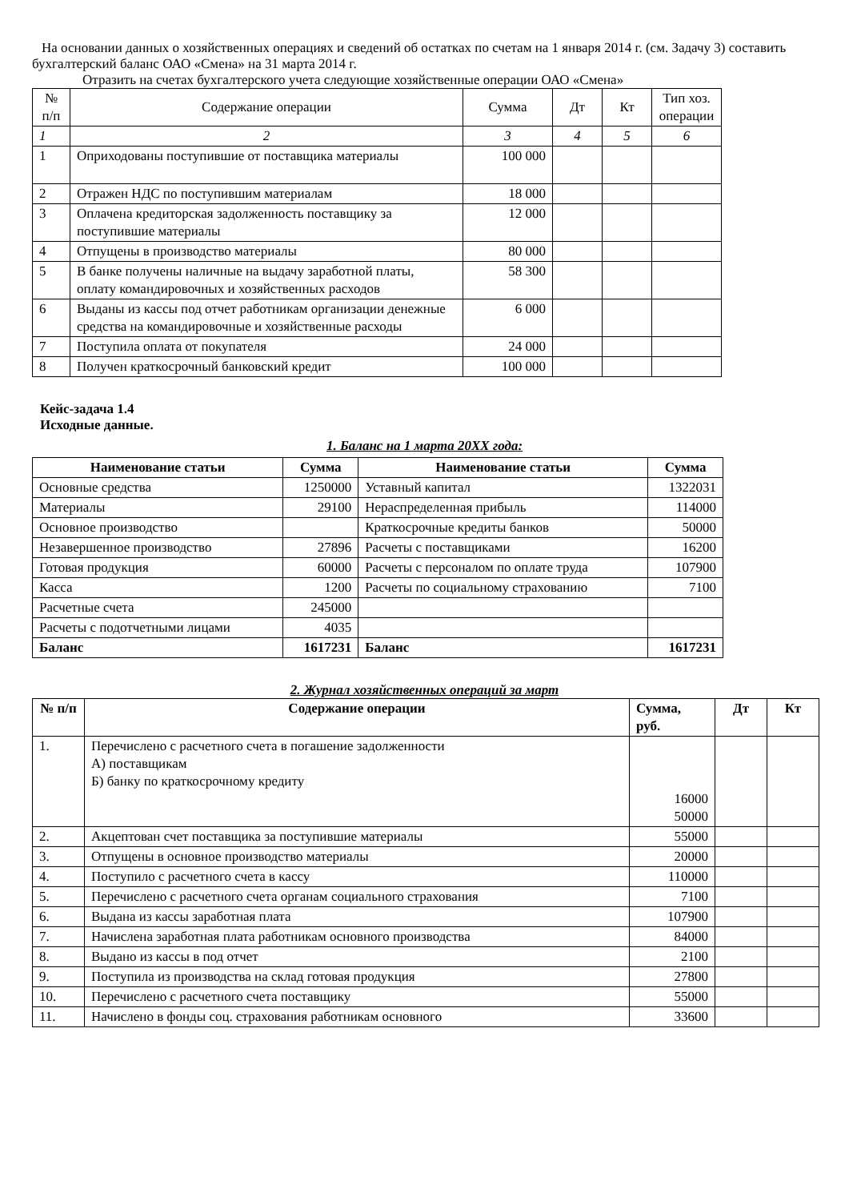На основании данных о хозяйственных операциях и сведений об остатках по счетам на 1 января 2014 г. (см. Задачу 3) составить бухгалтерский баланс ОАО «Смена» на 31 марта 2014 г.
Отразить на счетах бухгалтерского учета следующие хозяйственные операции ОАО «Смена»
| № п/п | Содержание операции | Сумма | Дт | Кт | Тип хоз. операции |
| 1 | 2 | 3 | 4 | 5 | 6 |
| 1 | Оприходованы поступившие от поставщика материалы | 100 000 | | | |
| 2 | Отражен НДС по поступившим материалам | 18 000 | | | |
| 3 | Оплачена кредиторская задолженность поставщику за поступившие материалы | 12 000 | | | |
| 4 | Отпущены в производство материалы | 80 000 | | | |
| 5 | В банке получены наличные на выдачу заработной платы, оплату командировочных и хозяйственных расходов | 58 300 | | | |
| 6 | Выданы из кассы под отчет работникам организации денежные средства на командировочные и хозяйственные расходы | 6 000 | | | |
| 7 | Поступила оплата от покупателя | 24 000 | | | |
| 8 | Получен краткосрочный банковский кредит | 100 000 | | | |
Кейс-задача 1.4
Исходные данные.
1. Баланс на 1 марта 20XX года:
| Наименование статьи | Сумма | Наименование статьи | Сумма |
| --- | --- | --- | --- |
| Основные средства | 1250000 | Уставный капитал | 1322031 |
| Материалы | 29100 | Нераспределенная прибыль | 114000 |
| Основное производство | | Краткосрочные кредиты банков | 50000 |
| Незавершенное производство | 27896 | Расчеты с поставщиками | 16200 |
| Готовая продукция | 60000 | Расчеты с персоналом по оплате труда | 107900 |
| Касса | 1200 | Расчеты по социальному страхованию | 7100 |
| Расчетные счета | 245000 | | |
| Расчеты с подотчетными лицами | 4035 | | |
| Баланс | 1617231 | Баланс | 1617231 |
2. Журнал хозяйственных операций за март
| № п/п | Содержание операции | Сумма, руб. | Дт | Кт |
| --- | --- | --- | --- | --- |
| 1. | Перечислено с расчетного счета в погашение задолженности А) поставщикам Б) банку по краткосрочному кредиту | 16000 50000 | | |
| 2. | Акцептован счет поставщика за поступившие материалы | 55000 | | |
| 3. | Отпущены в основное производство материалы | 20000 | | |
| 4. | Поступило с расчетного счета в кассу | 110000 | | |
| 5. | Перечислено с расчетного счета органам социального страхования | 7100 | | |
| 6. | Выдана из кассы заработная плата | 107900 | | |
| 7. | Начислена заработная плата работникам основного производства | 84000 | | |
| 8. | Выдано из кассы в под отчет | 2100 | | |
| 9. | Поступила из производства на склад готовая продукция | 27800 | | |
| 10. | Перечислено с расчетного счета поставщику | 55000 | | |
| 11. | Начислено в фонды соц. страхования работникам основного | 33600 | | |